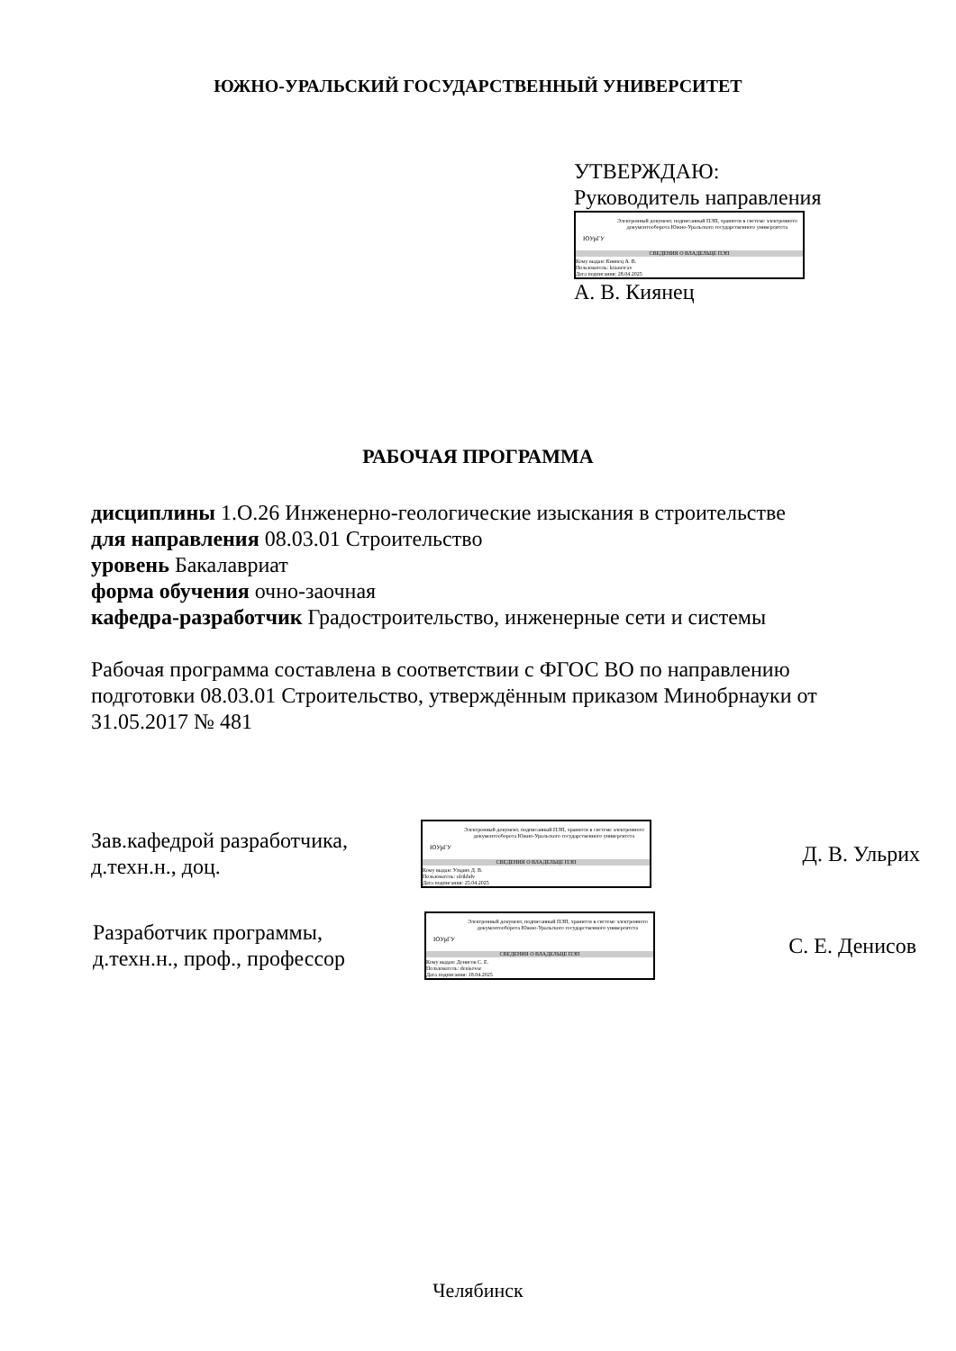ЮЖНО-УРАЛЬСКИЙ ГОСУДАРСТВЕННЫЙ УНИВЕРСИТЕТ
УТВЕРЖДАЮ:
Руководитель направления
ЮУрГУ
Электронный документ, подписанный ПЭП, хранится в системе электронного документооборота Южно-Уральского государственного университета
СВЕДЕНИЯ О ВЛАДЕЛЬЦЕ ПЭП
Кому выдан: Киянец А. В.
Пользователь: kiianetcav
Дата подписания: 28.04.2025
А. В. Киянец
РАБОЧАЯ ПРОГРАММА
дисциплины 1.О.26 Инженерно-геологические изыскания в строительстве
для направления 08.03.01 Строительство
уровень Бакалавриат
форма обучения очно-заочная
кафедра-разработчик Градостроительство, инженерные сети и системы
Рабочая программа составлена в соответствии с ФГОС ВО по направлению подготовки 08.03.01 Строительство, утверждённым приказом Минобрнауки от 31.05.2017 № 481
Зав.кафедрой разработчика,
д.техн.н., доц.
ЮУрГУ
Электронный документ, подписанный ПЭП, хранится в системе электронного документооборота Южно-Уральского государственного университета
СВЕДЕНИЯ О ВЛАДЕЛЬЦЕ ПЭП
Кому выдан: Ульрих Д. В.
Пользователь: ulrikhdv
Дата подписания: 25.04.2025
Д. В. Ульрих
Разработчик программы,
д.техн.н., проф., профессор
ЮУрГУ
Электронный документ, подписанный ПЭП, хранится в системе электронного документооборота Южно-Уральского государственного университета
СВЕДЕНИЯ О ВЛАДЕЛЬЦЕ ПЭП
Кому выдан: Денисов С. Е.
Пользователь: denisovse
Дата подписания: 18.04.2025
С. Е. Денисов
Челябинск